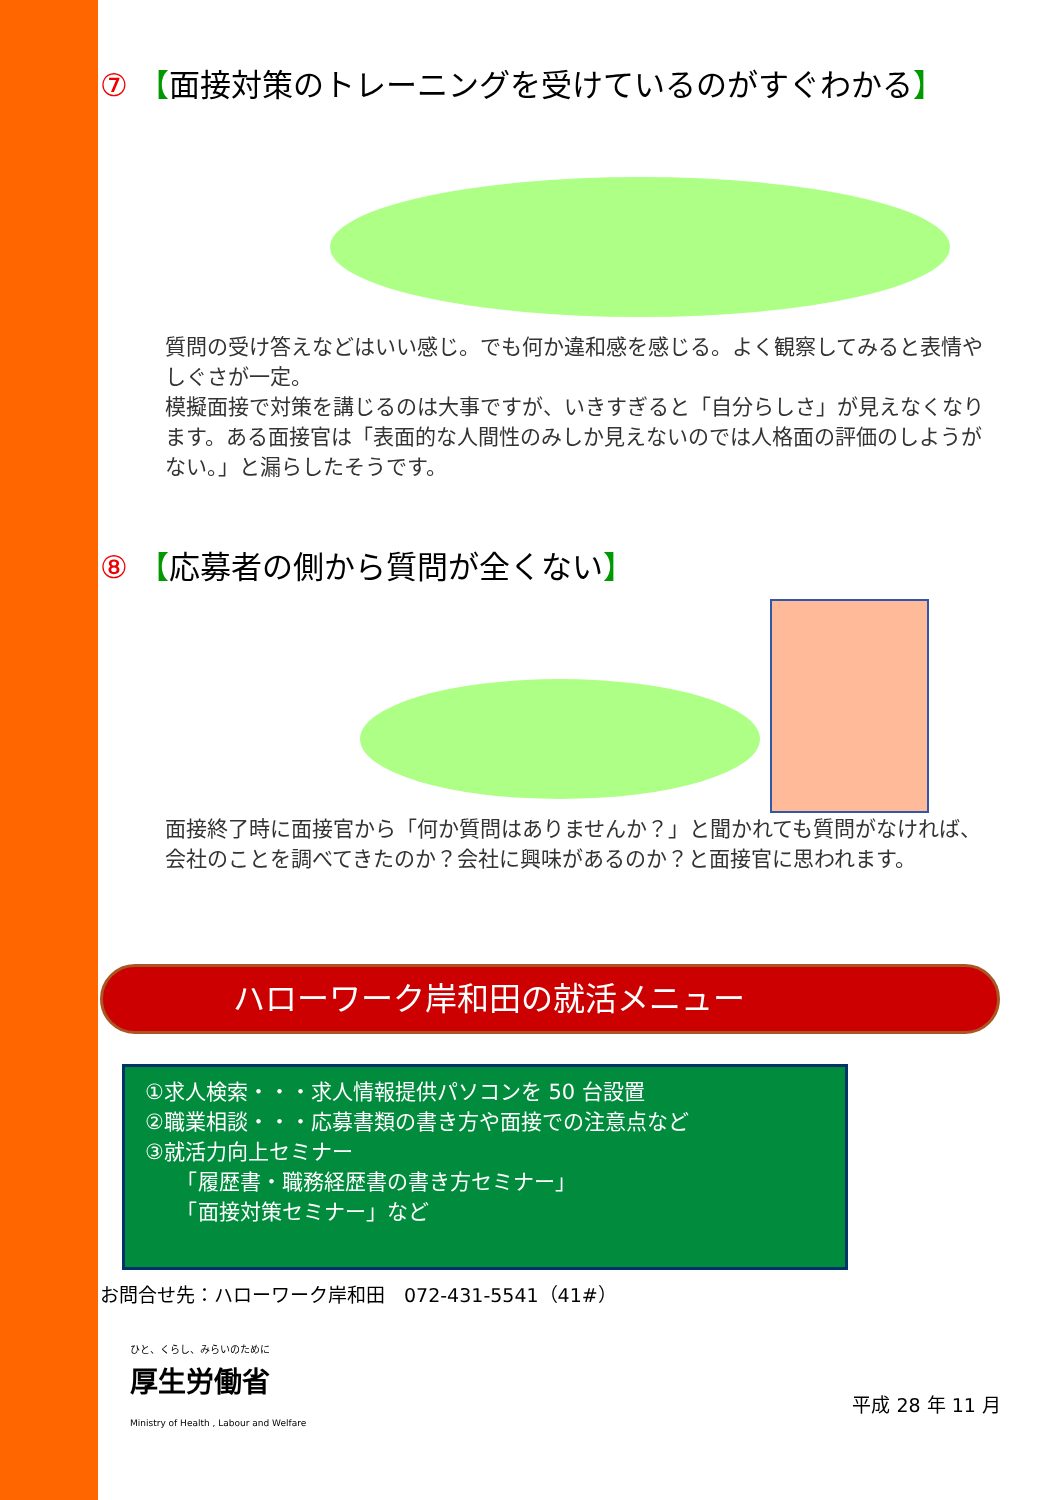⑦ 【面接対策のトレーニングを受けているのがすぐわかる】
質問の受け答えなどはいい感じ。でも何か違和感を感じる。よく観察してみると表情やしぐさが一定。
模擬面接で対策を講じるのは大事ですが、いきすぎると「自分らしさ」が見えなくなります。ある面接官は「表面的な人間性のみしか見えないのでは人格面の評価のしようがない。」と漏らしたそうです。
⑧ 【応募者の側から質問が全くない】
面接終了時に面接官から「何か質問はありませんか？」と聞かれても質問がなければ、会社のことを調べてきたのか？会社に興味があるのか？と面接官に思われます。
ハローワーク岸和田の就活メニュー
①求人検索・・・求人情報提供パソコンを 50 台設置
②職業相談・・・応募書類の書き方や面接での注意点など
③就活力向上セミナー
　　「履歴書・職務経歴書の書き方セミナー」
　　「面接対策セミナー」など
お問合せ先：ハローワーク岸和田　072-431-5541（41#）
ひと、くらし、みらいのために
厚生労働省
Ministry of Health , Labour and Welfare
平成 28 年 11 月